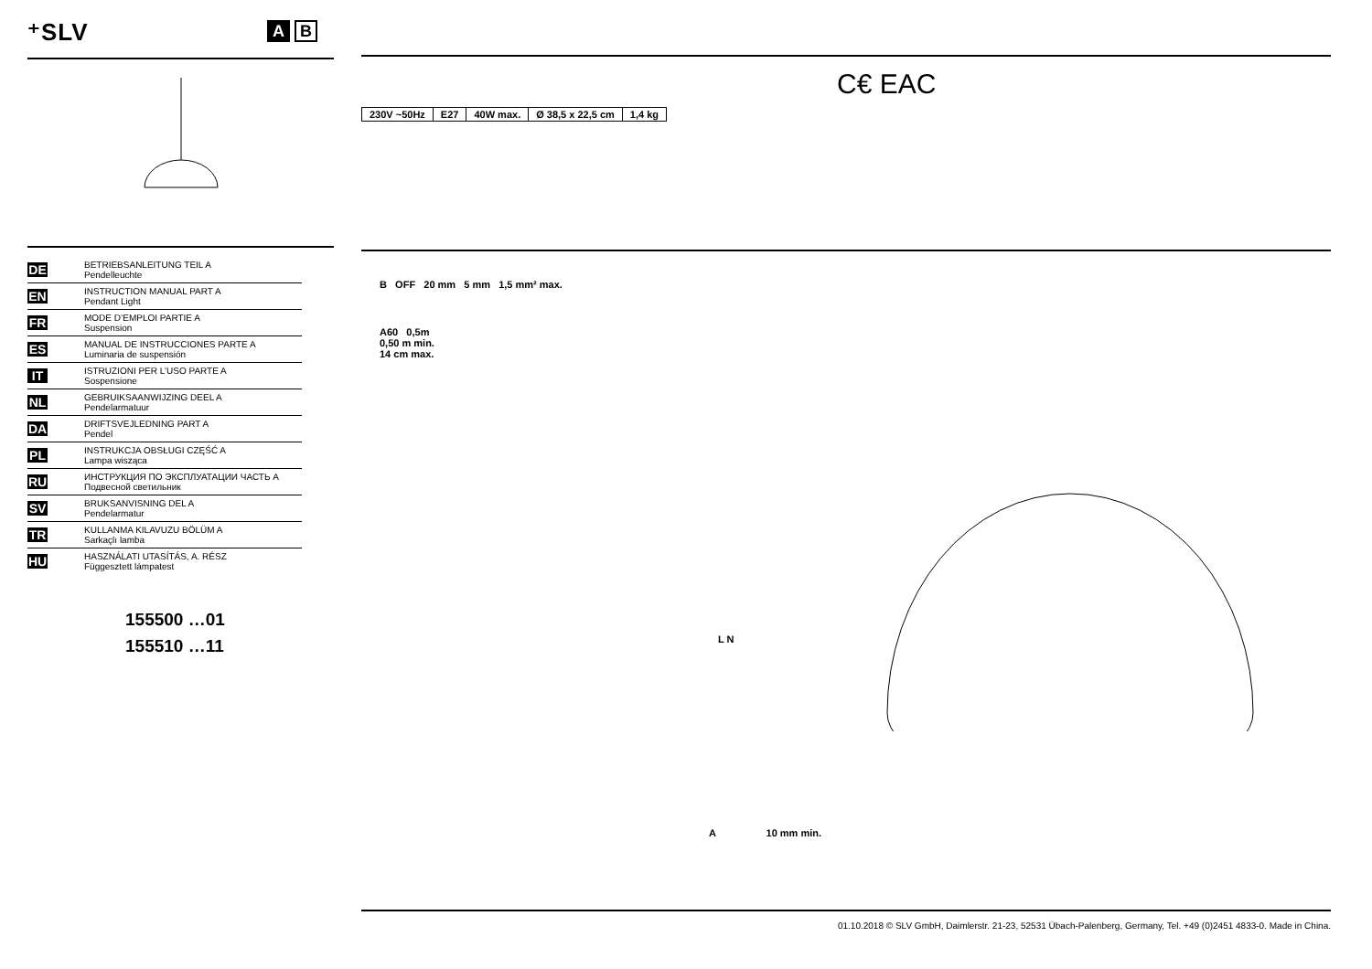⁺SLV
A B
DE
BETRIEBSANLEITUNG TEIL A
Pendelleuchte
EN
INSTRUCTION MANUAL PART A
Pendant Light
FR
MODE D’EMPLOI PARTIE A
Suspension
ES
MANUAL DE INSTRUCCIONES PARTE A
Luminaria de suspensión
IT
ISTRUZIONI PER L’USO PARTE A
Sospensione
NL
GEBRUIKSAANWIJZING DEEL A
Pendelarmatuur
DA
DRIFTSVEJLEDNING PART A
Pendel
PL
INSTRUKCJA OBSŁUGI CZĘŚĆ A
Lampa wisząca
RU
ИНСТРУКЦИЯ ПО ЭКСПЛУАТАЦИИ ЧАСТЬ A
Подвесной светильник
SV
BRUKSANVISNING DEL A
Pendelarmatur
TR
KULLANMA KILAVUZU BÖLÜM A
Sarkaçlı lamba
HU
HASZNÁLATI UTASÍTÁS, A. RÉSZ
Függesztett lámpatest
155500 …01
155510 …11
C€ EAC
| 230V ~50Hz | E27 | 40W max. | Ø 38,5 x 22,5 cm | 1,4 kg |
B OFF 20 mm 5 mm 1,5 mm² max.
A60 0,5m
0,50 m min.
14 cm max.
L N
A 10 mm min.
01.10.2018 © SLV GmbH, Daimlerstr. 21-23, 52531 Übach-Palenberg, Germany, Tel. +49 (0)2451 4833-0. Made in China.